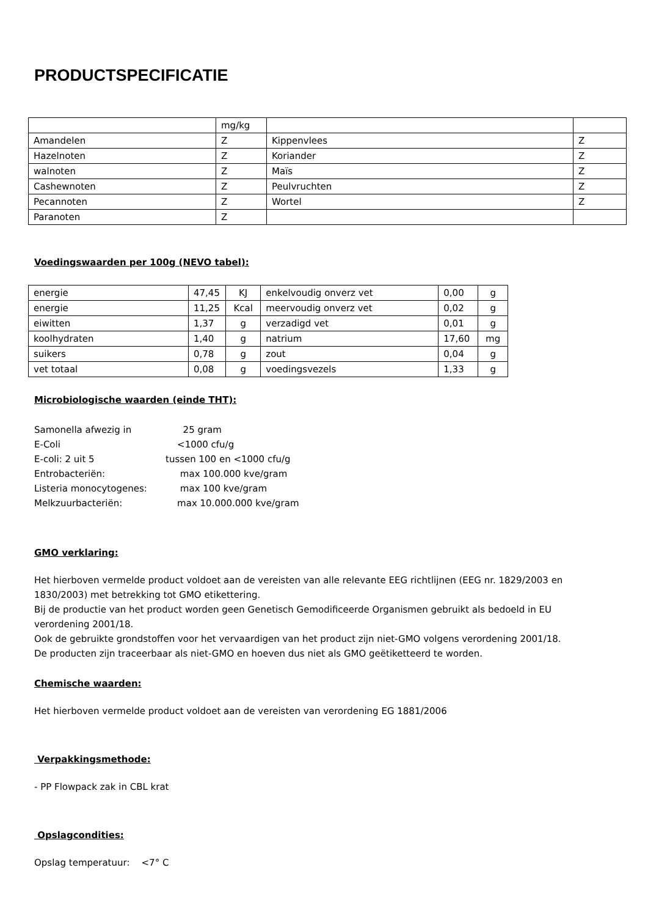PRODUCTSPECIFICATIE
| | mg/kg | | |
| Amandelen | Z | Kippenvlees | Z |
| Hazelnoten | Z | Koriander | Z |
| walnoten | Z | Maïs | Z |
| Cashewnoten | Z | Peulvruchten | Z |
| Pecannoten | Z | Wortel | Z |
| Paranoten | Z | | |
Voedingswaarden per 100g (NEVO tabel):
| energie | 47,45 | KJ | enkelvoudig onverz vet | 0,00 | g |
| energie | 11,25 | Kcal | meervoudig onverz vet | 0,02 | g |
| eiwitten | 1,37 | g | verzadigd vet | 0,01 | g |
| koolhydraten | 1,40 | g | natrium | 17,60 | mg |
| suikers | 0,78 | g | zout | 0,04 | g |
| vet totaal | 0,08 | g | voedingsvezels | 1,33 | g |
Microbiologische waarden (einde THT):
| Samonella afwezig in | 25 gram |
| E-Coli | <1000 cfu/g |
| E-coli: 2 uit 5 | tussen 100 en <1000 cfu/g |
| Entrobacteriën: | max 100.000 kve/gram |
| Listeria monocytogenes: | max 100 kve/gram |
| Melkzuurbacteriën: | max 10.000.000 kve/gram |
GMO verklaring:
Het hierboven vermelde product voldoet aan de vereisten van alle relevante EEG richtlijnen (EEG nr. 1829/2003 en 1830/2003) met betrekking tot GMO etikettering.
Bij de productie van het product worden geen Genetisch Gemodificeerde Organismen gebruikt als bedoeld in EU verordening 2001/18.
Ook de gebruikte grondstoffen voor het vervaardigen van het product zijn niet-GMO volgens verordening 2001/18.
De producten zijn traceerbaar als niet-GMO en hoeven dus niet als GMO geëtiketteerd te worden.
Chemische waarden:
Het hierboven vermelde product voldoet aan de vereisten van verordening EG 1881/2006
Verpakkingsmethode:
- PP Flowpack zak in CBL krat
Opslagcondities:
Opslag temperatuur: <7° C